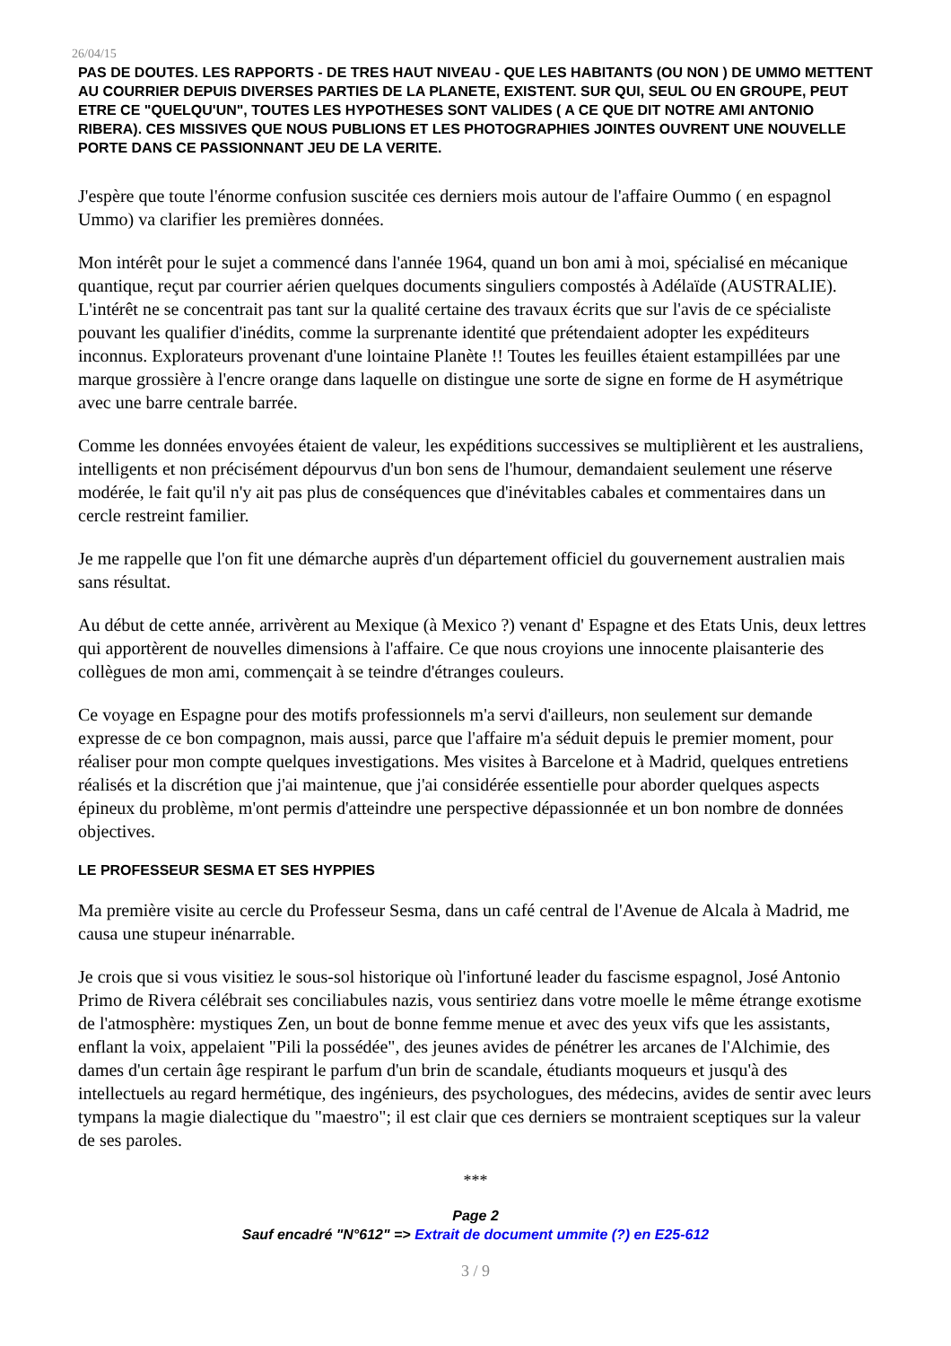26/04/15
PAS DE DOUTES. LES RAPPORTS - DE TRES HAUT NIVEAU - QUE LES HABITANTS (OU NON ) DE UMMO METTENT AU COURRIER DEPUIS DIVERSES PARTIES DE LA PLANETE, EXISTENT. SUR QUI, SEUL OU EN GROUPE, PEUT ETRE CE "QUELQU'UN", TOUTES LES HYPOTHESES SONT VALIDES ( A CE QUE DIT NOTRE AMI ANTONIO RIBERA). CES MISSIVES QUE NOUS PUBLIONS ET LES PHOTOGRAPHIES JOINTES OUVRENT UNE NOUVELLE PORTE DANS CE PASSIONNANT JEU DE LA VERITE.
J'espère que toute l'énorme confusion suscitée ces derniers mois autour de l'affaire Oummo ( en espagnol Ummo) va clarifier les premières données.
Mon intérêt pour le sujet a commencé dans l'année 1964, quand un bon ami à moi, spécialisé en mécanique quantique, reçut par courrier aérien quelques documents singuliers compostés à Adélaïde (AUSTRALIE). L'intérêt ne se concentrait pas tant sur la qualité certaine des travaux écrits que sur l'avis de ce spécialiste pouvant les qualifier d'inédits, comme la surprenante identité que prétendaient adopter les expéditeurs inconnus. Explorateurs provenant d'une lointaine Planète !! Toutes les feuilles étaient estampillées par une marque grossière à l'encre orange dans laquelle on distingue une sorte de signe en forme de H asymétrique avec une barre centrale barrée.
Comme les données envoyées étaient de valeur, les expéditions successives se multiplièrent et les australiens, intelligents et non précisément dépourvus d'un bon sens de l'humour, demandaient seulement une réserve modérée, le fait qu'il n'y ait pas plus de conséquences que d'inévitables cabales et commentaires dans un cercle restreint familier.
Je me rappelle que l'on fit une démarche auprès d'un département officiel du gouvernement australien mais sans résultat.
Au début de cette année, arrivèrent au Mexique (à Mexico ?) venant d' Espagne et des Etats Unis, deux lettres qui apportèrent de nouvelles dimensions à l'affaire. Ce que nous croyions une innocente plaisanterie des collègues de mon ami, commençait à se teindre d'étranges couleurs.
Ce voyage en Espagne pour des motifs professionnels m'a servi d'ailleurs, non seulement sur demande expresse de ce bon compagnon, mais aussi, parce que l'affaire m'a séduit depuis le premier moment, pour réaliser pour mon compte quelques investigations. Mes visites à Barcelone et à Madrid, quelques entretiens réalisés et la discrétion que j'ai maintenue, que j'ai considérée essentielle pour aborder quelques aspects épineux du problème, m'ont permis d'atteindre une perspective dépassionnée et un bon nombre de données objectives.
LE PROFESSEUR SESMA ET SES HYPPIES
Ma première visite au cercle du Professeur Sesma, dans un café central de l'Avenue de Alcala à Madrid, me causa une stupeur inénarrable.
Je crois que si vous visitiez le sous-sol historique où l'infortuné leader du fascisme espagnol, José Antonio Primo de Rivera célébrait ses conciliabules nazis, vous sentiriez dans votre moelle le même étrange exotisme de l'atmosphère: mystiques Zen, un bout de bonne femme menue et avec des yeux vifs que les assistants, enflant la voix, appelaient "Pili la possédée", des jeunes avides de pénétrer les arcanes de l'Alchimie, des dames d'un certain âge respirant le parfum d'un brin de scandale, étudiants moqueurs et jusqu'à des intellectuels au regard hermétique, des ingénieurs, des psychologues, des médecins, avides de sentir avec leurs tympans la magie dialectique du "maestro"; il est clair que ces derniers se montraient sceptiques sur la valeur de ses paroles.
***
Page 2
Sauf encadré "N°612" => Extrait de document ummite (?) en E25-612
3 / 9